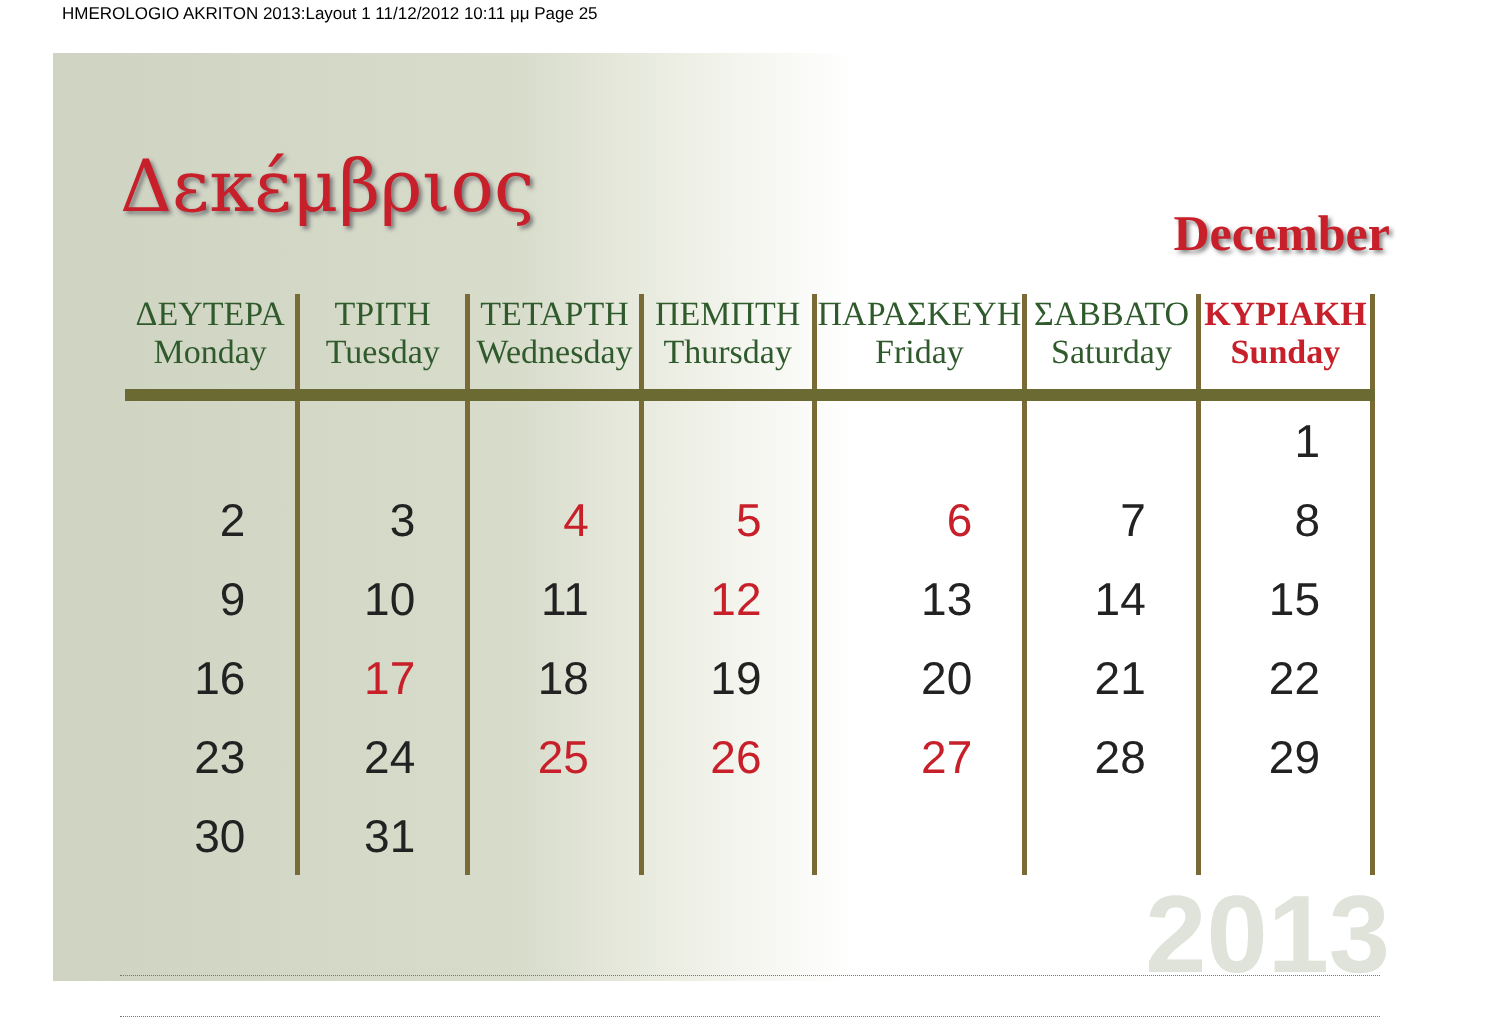HMEROLOGIO AKRITON 2013:Layout 1 11/12/2012 10:11 μμ Page 25
Δεκέμβριος
December
| ΔΕΥΤΕΡΑ Monday | ΤΡΙΤΗ Tuesday | ΤΕΤΑΡΤΗ Wednesday | ΠΕΜΠΤΗ Thursday | ΠΑΡΑΣΚΕΥΗ Friday | ΣΑΒΒΑΤΟ Saturday | ΚΥΡΙΑΚΗ Sunday |
| --- | --- | --- | --- | --- | --- | --- |
| | | | | | | 1 |
| 2 | 3 | 4 | 5 | 6 | 7 | 8 |
| 9 | 10 | 11 | 12 | 13 | 14 | 15 |
| 16 | 17 | 18 | 19 | 20 | 21 | 22 |
| 23 | 24 | 25 | 26 | 27 | 28 | 29 |
| 30 | 31 | | | | | |
2013